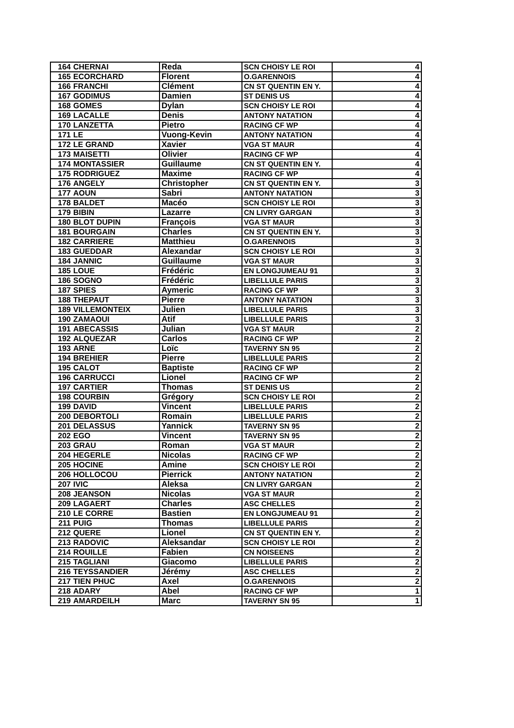| 164 | CHERNAI | Reda | SCN CHOISY LE ROI | 4 |
| 165 | ECORCHARD | Florent | O.GARENNOIS | 4 |
| 166 | FRANCHI | Clément | CN ST QUENTIN EN Y. | 4 |
| 167 | GODIMUS | Damien | ST DENIS US | 4 |
| 168 | GOMES | Dylan | SCN CHOISY LE ROI | 4 |
| 169 | LACALLE | Denis | ANTONY NATATION | 4 |
| 170 | LANZETTA | Pietro | RACING CF WP | 4 |
| 171 | LE | Vuong-Kevin | ANTONY NATATION | 4 |
| 172 | LE GRAND | Xavier | VGA ST MAUR | 4 |
| 173 | MAISETTI | Olivier | RACING CF WP | 4 |
| 174 | MONTASSIER | Guillaume | CN ST QUENTIN EN Y. | 4 |
| 175 | RODRIGUEZ | Maxime | RACING CF WP | 4 |
| 176 | ANGELY | Christopher | CN ST QUENTIN EN Y. | 3 |
| 177 | AOUN | Sabri | ANTONY NATATION | 3 |
| 178 | BALDET | Macéo | SCN CHOISY LE ROI | 3 |
| 179 | BIBIN | Lazarre | CN LIVRY GARGAN | 3 |
| 180 | BLOT DUPIN | François | VGA ST MAUR | 3 |
| 181 | BOURGAIN | Charles | CN ST QUENTIN EN Y. | 3 |
| 182 | CARRIERE | Matthieu | O.GARENNOIS | 3 |
| 183 | GUEDDAR | Alexandar | SCN CHOISY LE ROI | 3 |
| 184 | JANNIC | Guillaume | VGA ST MAUR | 3 |
| 185 | LOUE | Frédéric | EN LONGJUMEAU 91 | 3 |
| 186 | SOGNO | Frédéric | LIBELLULE PARIS | 3 |
| 187 | SPIES | Aymeric | RACING CF WP | 3 |
| 188 | THEPAUT | Pierre | ANTONY NATATION | 3 |
| 189 | VILLEMONTEIX | Julien | LIBELLULE PARIS | 3 |
| 190 | ZAMAOUI | Atif | LIBELLULE PARIS | 3 |
| 191 | ABECASSIS | Julian | VGA ST MAUR | 2 |
| 192 | ALQUEZAR | Carlos | RACING CF WP | 2 |
| 193 | ARNE | Loïc | TAVERNY SN 95 | 2 |
| 194 | BREHIER | Pierre | LIBELLULE PARIS | 2 |
| 195 | CALOT | Baptiste | RACING CF WP | 2 |
| 196 | CARRUCCI | Lionel | RACING CF WP | 2 |
| 197 | CARTIER | Thomas | ST DENIS US | 2 |
| 198 | COURBIN | Grégory | SCN CHOISY LE ROI | 2 |
| 199 | DAVID | Vincent | LIBELLULE PARIS | 2 |
| 200 | DEBORTOLI | Romain | LIBELLULE PARIS | 2 |
| 201 | DELASSUS | Yannick | TAVERNY SN 95 | 2 |
| 202 | EGO | Vincent | TAVERNY SN 95 | 2 |
| 203 | GRAU | Roman | VGA ST MAUR | 2 |
| 204 | HEGERLE | Nicolas | RACING CF WP | 2 |
| 205 | HOCINE | Amine | SCN CHOISY LE ROI | 2 |
| 206 | HOLLOCOU | Pierrick | ANTONY NATATION | 2 |
| 207 | IVIC | Aleksa | CN LIVRY GARGAN | 2 |
| 208 | JEANSON | Nicolas | VGA ST MAUR | 2 |
| 209 | LAGAERT | Charles | ASC CHELLES | 2 |
| 210 | LE CORRE | Bastien | EN LONGJUMEAU 91 | 2 |
| 211 | PUIG | Thomas | LIBELLULE PARIS | 2 |
| 212 | QUERE | Lionel | CN ST QUENTIN EN Y. | 2 |
| 213 | RADOVIC | Aleksandar | SCN CHOISY LE ROI | 2 |
| 214 | ROUILLE | Fabien | CN NOISEENS | 2 |
| 215 | TAGLIANI | Giacomo | LIBELLULE PARIS | 2 |
| 216 | TEYSSANDIER | Jérémy | ASC CHELLES | 2 |
| 217 | TIEN PHUC | Axel | O.GARENNOIS | 2 |
| 218 | ADARY | Abel | RACING CF WP | 1 |
| 219 | AMARDEILH | Marc | TAVERNY SN 95 | 1 |